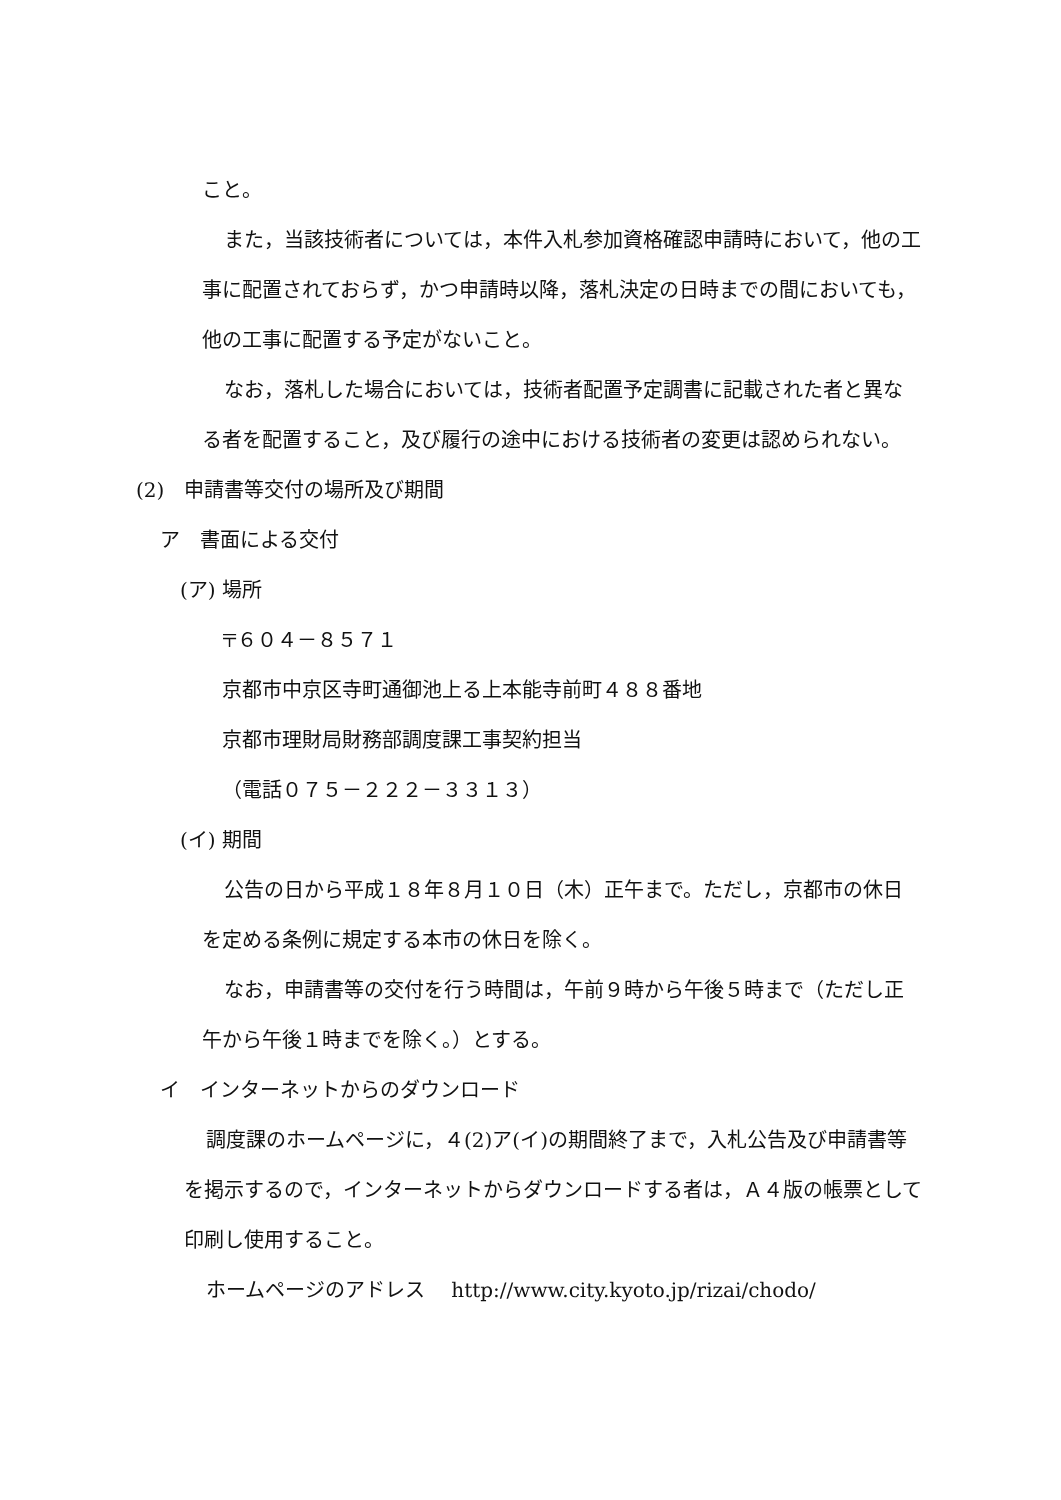こと。
また，当該技術者については，本件入札参加資格確認申請時において，他の工事に配置されておらず，かつ申請時以降，落札決定の日時までの間においても，他の工事に配置する予定がないこと。
なお，落札した場合においては，技術者配置予定調書に記載された者と異なる者を配置すること，及び履行の途中における技術者の変更は認められない。
(2)　申請書等交付の場所及び期間
ア　書面による交付
(ア) 場所
〒６０４－８５７１
京都市中京区寺町通御池上る上本能寺前町４８８番地
京都市理財局財務部調度課工事契約担当
（電話０７５－２２２－３３１３）
(イ) 期間
公告の日から平成１８年８月１０日（木）正午まで。ただし，京都市の休日を定める条例に規定する本市の休日を除く。
なお，申請書等の交付を行う時間は，午前９時から午後５時まで（ただし正午から午後１時までを除く。）とする。
イ　インターネットからのダウンロード
調度課のホームページに，４(2)ア(イ)の期間終了まで，入札公告及び申請書等を掲示するので，インターネットからダウンロードする者は，Ａ４版の帳票として印刷し使用すること。
ホームページのアドレス　 http://www.city.kyoto.jp/rizai/chodo/